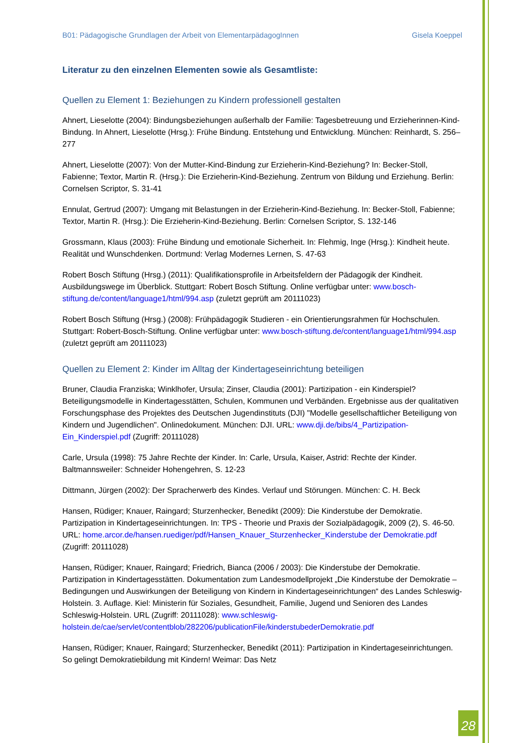B01: Pädagogische Grundlagen der Arbeit von ElementarpädagogInnen Gisela Koeppel
Literatur zu den einzelnen Elementen sowie als Gesamtliste:
Quellen zu Element 1: Beziehungen zu Kindern professionell gestalten
Ahnert, Lieselotte (2004): Bindungsbeziehungen außerhalb der Familie: Tagesbetreuung und Erzieherinnen-Kind-Bindung. In Ahnert, Lieselotte (Hrsg.): Frühe Bindung. Entstehung und Entwicklung. München: Reinhardt, S. 256–277
Ahnert, Lieselotte (2007): Von der Mutter-Kind-Bindung zur Erzieherin-Kind-Beziehung? In: Becker-Stoll, Fabienne; Textor, Martin R. (Hrsg.): Die Erzieherin-Kind-Beziehung. Zentrum von Bildung und Erziehung. Berlin: Cornelsen Scriptor, S. 31-41
Ennulat, Gertrud (2007): Umgang mit Belastungen in der Erzieherin-Kind-Beziehung. In: Becker-Stoll, Fabienne; Textor, Martin R. (Hrsg.): Die Erzieherin-Kind-Beziehung. Berlin: Cornelsen Scriptor, S. 132-146
Grossmann, Klaus (2003): Frühe Bindung und emotionale Sicherheit. In: Flehmig, Inge (Hrsg.): Kindheit heute. Realität und Wunschdenken. Dortmund: Verlag Modernes Lernen, S. 47-63
Robert Bosch Stiftung (Hrsg.) (2011): Qualifikationsprofile in Arbeitsfeldern der Pädagogik der Kindheit. Ausbildungswege im Überblick. Stuttgart: Robert Bosch Stiftung. Online verfügbar unter: www.bosch-stiftung.de/content/language1/html/994.asp (zuletzt geprüft am 20111023)
Robert Bosch Stiftung (Hrsg.) (2008): Frühpädagogik Studieren - ein Orientierungsrahmen für Hochschulen. Stuttgart: Robert-Bosch-Stiftung. Online verfügbar unter: www.bosch-stiftung.de/content/language1/html/994.asp (zuletzt geprüft am 20111023)
Quellen zu Element 2: Kinder im Alltag der Kindertageseinrichtung beteiligen
Bruner, Claudia Franziska; Winklhofer, Ursula; Zinser, Claudia (2001): Partizipation - ein Kinderspiel? Beteiligungsmodelle in Kindertagesstätten, Schulen, Kommunen und Verbänden. Ergebnisse aus der qualitativen Forschungsphase des Projektes des Deutschen Jugendinstituts (DJI) "Modelle gesellschaftlicher Beteiligung von Kindern und Jugendlichen". Onlinedokument. München: DJI. URL: www.dji.de/bibs/4_Partizipation-Ein_Kinderspiel.pdf (Zugriff: 20111028)
Carle, Ursula (1998): 75 Jahre Rechte der Kinder. In: Carle, Ursula, Kaiser, Astrid: Rechte der Kinder. Baltmannsweiler: Schneider Hohengehren, S. 12-23
Dittmann, Jürgen (2002): Der Spracherwerb des Kindes. Verlauf und Störungen. München: C. H. Beck
Hansen, Rüdiger; Knauer, Raingard; Sturzenhecker, Benedikt (2009): Die Kinderstube der Demokratie. Partizipation in Kindertageseinrichtungen. In: TPS - Theorie und Praxis der Sozialpädagogik, 2009 (2), S. 46-50. URL: home.arcor.de/hansen.ruediger/pdf/Hansen_Knauer_Sturzenhecker_Kinderstube der Demokratie.pdf (Zugriff: 20111028)
Hansen, Rüdiger; Knauer, Raingard; Friedrich, Bianca (2006 / 2003): Die Kinderstube der Demokratie. Partizipation in Kindertagesstätten. Dokumentation zum Landesmodellprojekt „Die Kinderstube der Demokratie – Bedingungen und Auswirkungen der Beteiligung von Kindern in Kindertageseinrichtungen“ des Landes Schleswig-Holstein. 3. Auflage. Kiel: Ministerin für Soziales, Gesundheit, Familie, Jugend und Senioren des Landes Schleswig-Holstein. URL (Zugriff: 20111028): www.schleswig-holstein.de/cae/servlet/contentblob/282206/publicationFile/kinderstubederDemokratie.pdf
Hansen, Rüdiger; Knauer, Raingard; Sturzenhecker, Benedikt (2011): Partizipation in Kindertageseinrichtungen. So gelingt Demokratiebildung mit Kindern! Weimar: Das Netz
28